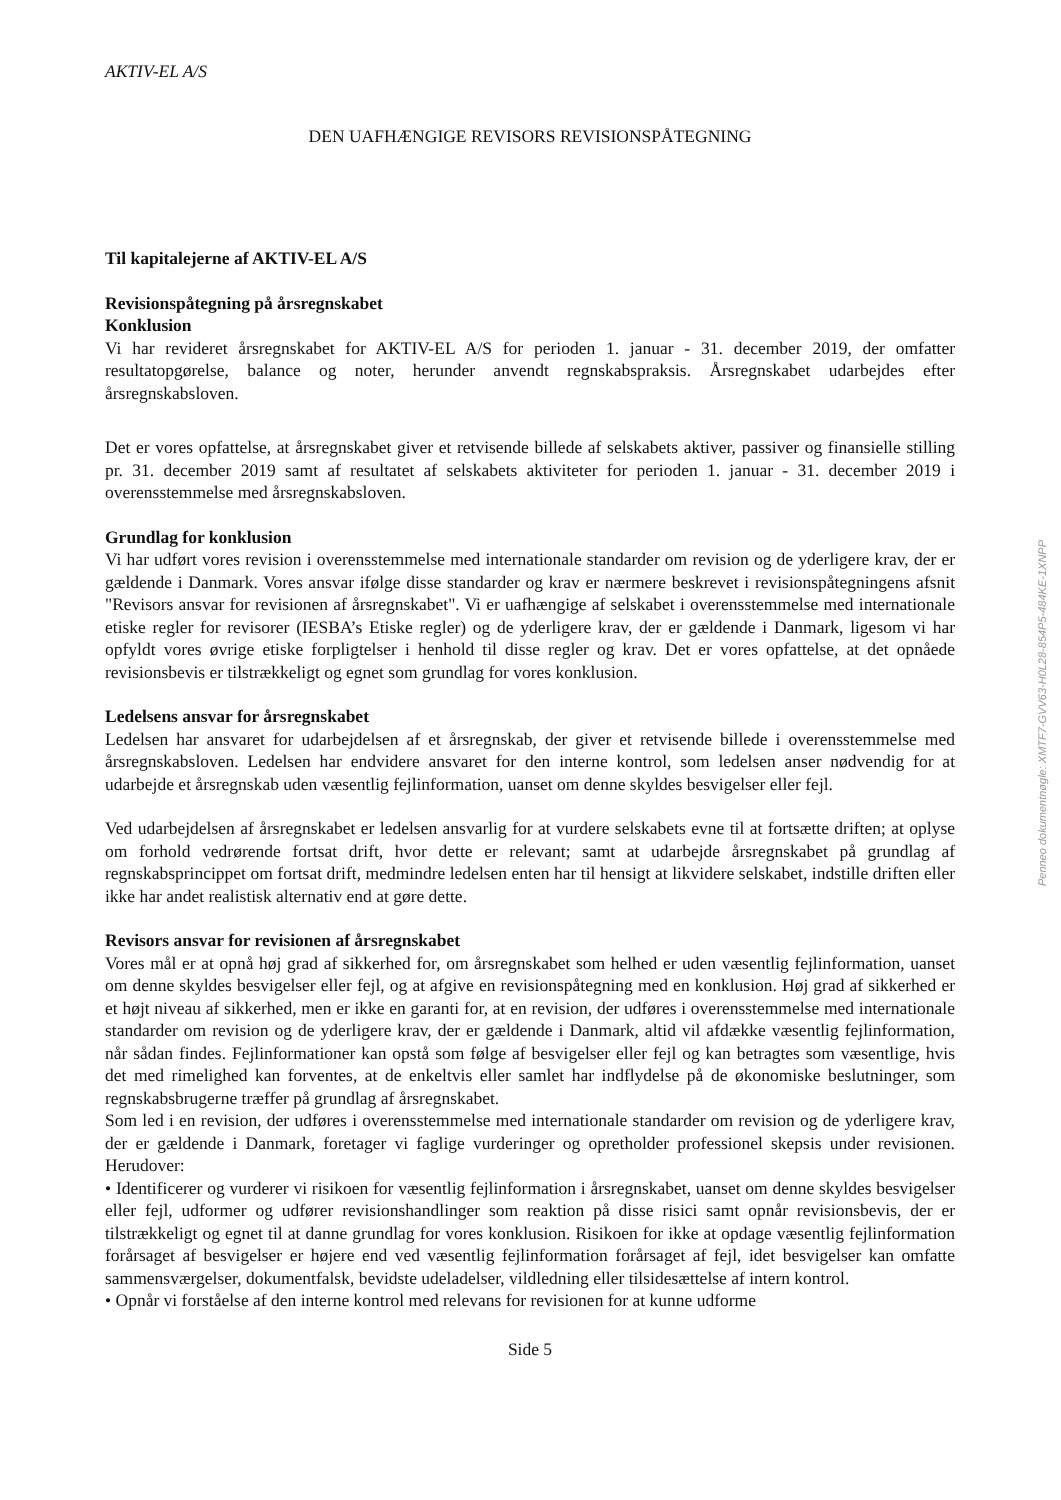AKTIV-EL A/S
DEN UAFHÆNGIGE REVISORS REVISIONSPÅTEGNING
Til kapitalejerne af AKTIV-EL A/S
Revisionspåtegning på årsregnskabet
Konklusion
Vi har revideret årsregnskabet for AKTIV-EL A/S for perioden 1. januar - 31. december 2019, der omfatter resultatopgørelse, balance og noter, herunder anvendt regnskabspraksis. Årsregnskabet udarbejdes efter årsregnskabsloven.
Det er vores opfattelse, at årsregnskabet giver et retvisende billede af selskabets aktiver, passiver og finansielle stilling pr. 31. december 2019 samt af resultatet af selskabets aktiviteter for perioden 1. januar - 31. december 2019 i overensstemmelse med årsregnskabsloven.
Grundlag for konklusion
Vi har udført vores revision i overensstemmelse med internationale standarder om revision og de yderligere krav, der er gældende i Danmark. Vores ansvar ifølge disse standarder og krav er nærmere beskrevet i revisionspåtegningens afsnit "Revisors ansvar for revisionen af årsregnskabet". Vi er uafhængige af selskabet i overensstemmelse med internationale etiske regler for revisorer (IESBA’s Etiske regler) og de yderligere krav, der er gældende i Danmark, ligesom vi har opfyldt vores øvrige etiske forpligtelser i henhold til disse regler og krav. Det er vores opfattelse, at det opnåede revisionsbevis er tilstrækkeligt og egnet som grundlag for vores konklusion.
Ledelsens ansvar for årsregnskabet
Ledelsen har ansvaret for udarbejdelsen af et årsregnskab, der giver et retvisende billede i overensstemmelse med årsregnskabsloven. Ledelsen har endvidere ansvaret for den interne kontrol, som ledelsen anser nødvendig for at udarbejde et årsregnskab uden væsentlig fejlinformation, uanset om denne skyldes besvigelser eller fejl.
Ved udarbejdelsen af årsregnskabet er ledelsen ansvarlig for at vurdere selskabets evne til at fortsætte driften; at oplyse om forhold vedrørende fortsat drift, hvor dette er relevant; samt at udarbejde årsregnskabet på grundlag af regnskabsprincippet om fortsat drift, medmindre ledelsen enten har til hensigt at likvidere selskabet, indstille driften eller ikke har andet realistisk alternativ end at gøre dette.
Revisors ansvar for revisionen af årsregnskabet
Vores mål er at opnå høj grad af sikkerhed for, om årsregnskabet som helhed er uden væsentlig fejlinformation, uanset om denne skyldes besvigelser eller fejl, og at afgive en revisionspåtegning med en konklusion. Høj grad af sikkerhed er et højt niveau af sikkerhed, men er ikke en garanti for, at en revision, der udføres i overensstemmelse med internationale standarder om revision og de yderligere krav, der er gældende i Danmark, altid vil afdække væsentlig fejlinformation, når sådan findes. Fejlinformationer kan opstå som følge af besvigelser eller fejl og kan betragtes som væsentlige, hvis det med rimelighed kan forventes, at de enkeltvis eller samlet har indflydelse på de økonomiske beslutninger, som regnskabsbrugerne træffer på grundlag af årsregnskabet.
Som led i en revision, der udføres i overensstemmelse med internationale standarder om revision og de yderligere krav, der er gældende i Danmark, foretager vi faglige vurderinger og opretholder professionel skepsis under revisionen. Herudover:
• Identificerer og vurderer vi risikoen for væsentlig fejlinformation i årsregnskabet, uanset om denne skyldes besvigelser eller fejl, udformer og udfører revisionshandlinger som reaktion på disse risici samt opnår revisionsbevis, der er tilstrækkeligt og egnet til at danne grundlag for vores konklusion. Risikoen for ikke at opdage væsentlig fejlinformation forårsaget af besvigelser er højere end ved væsentlig fejlinformation forårsaget af fejl, idet besvigelser kan omfatte sammensværgelser, dokumentfalsk, bevidste udeladelser, vildledning eller tilsidesættelse af intern kontrol.
• Opnår vi forståelse af den interne kontrol med relevans for revisionen for at kunne udforme
Side 5
Penneo dokumentnøgle: XMTF7-GVV63-H0L28-854P5-484KE-1XNPP